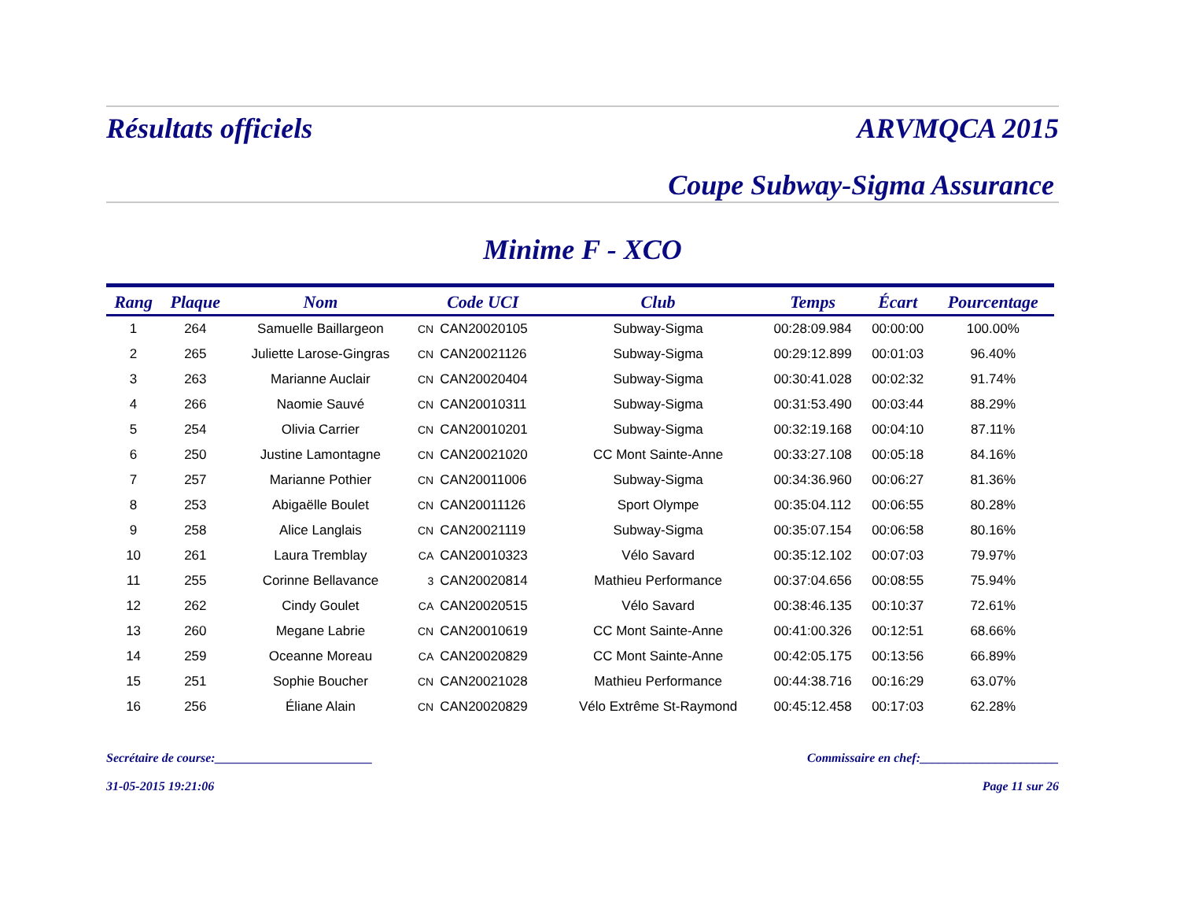Résultats officiels ARVMQCA 2015
Coupe Subway-Sigma Assurance
Minime F - XCO
| Rang | Plaque | Nom | Code UCI | | Club | Temps | Écart | Pourcentage |
| --- | --- | --- | --- | --- | --- | --- | --- | --- |
| 1 | 264 | Samuelle Baillargeon | CN | CAN20020105 | Subway-Sigma | 00:28:09.984 | 00:00:00 | 100.00% |
| 2 | 265 | Juliette Larose-Gingras | CN | CAN20021126 | Subway-Sigma | 00:29:12.899 | 00:01:03 | 96.40% |
| 3 | 263 | Marianne Auclair | CN | CAN20020404 | Subway-Sigma | 00:30:41.028 | 00:02:32 | 91.74% |
| 4 | 266 | Naomie Sauvé | CN | CAN20010311 | Subway-Sigma | 00:31:53.490 | 00:03:44 | 88.29% |
| 5 | 254 | Olivia Carrier | CN | CAN20010201 | Subway-Sigma | 00:32:19.168 | 00:04:10 | 87.11% |
| 6 | 250 | Justine Lamontagne | CN | CAN20021020 | CC Mont Sainte-Anne | 00:33:27.108 | 00:05:18 | 84.16% |
| 7 | 257 | Marianne Pothier | CN | CAN20011006 | Subway-Sigma | 00:34:36.960 | 00:06:27 | 81.36% |
| 8 | 253 | Abigaëlle Boulet | CN | CAN20011126 | Sport Olympe | 00:35:04.112 | 00:06:55 | 80.28% |
| 9 | 258 | Alice Langlais | CN | CAN20021119 | Subway-Sigma | 00:35:07.154 | 00:06:58 | 80.16% |
| 10 | 261 | Laura Tremblay | CA | CAN20010323 | Vélo Savard | 00:35:12.102 | 00:07:03 | 79.97% |
| 11 | 255 | Corinne Bellavance | 3 | CAN20020814 | Mathieu Performance | 00:37:04.656 | 00:08:55 | 75.94% |
| 12 | 262 | Cindy Goulet | CA | CAN20020515 | Vélo Savard | 00:38:46.135 | 00:10:37 | 72.61% |
| 13 | 260 | Megane Labrie | CN | CAN20010619 | CC Mont Sainte-Anne | 00:41:00.326 | 00:12:51 | 68.66% |
| 14 | 259 | Oceanne Moreau | CA | CAN20020829 | CC Mont Sainte-Anne | 00:42:05.175 | 00:13:56 | 66.89% |
| 15 | 251 | Sophie Boucher | CN | CAN20021028 | Mathieu Performance | 00:44:38.716 | 00:16:29 | 63.07% |
| 16 | 256 | Éliane Alain | CN | CAN20020829 | Vélo Extrême St-Raymond | 00:45:12.458 | 00:17:03 | 62.28% |
Secrétaire de course:_________________________ Commissaire en chef:______________________
31-05-2015 19:21:06 Page 11 sur 26